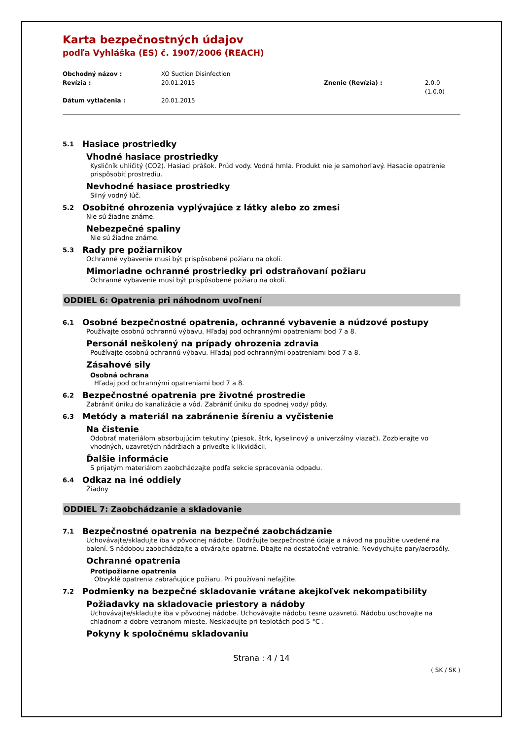Karta bezpečnostných údajov
podľa Vyhláška (ES) č. 1907/2006 (REACH)
Obchodný názov : XO Suction Disinfection Revízia : 20.01.2015 Znenie (Revízia) : 2.0.0 (1.0.0) Dátum vytlačenia : 20.01.2015
5.1 Hasiace prostriedky
Vhodné hasiace prostriedky
Kysličník uhličitý (CO2). Hasiaci prášok. Prúd vody. Vodná hmla. Produkt nie je samohorľavý. Hasacie opatrenie prispôsobiť prostrediu.
Nevhodné hasiace prostriedky
Silný vodný lúč.
5.2 Osobitné ohrozenia vyplývajúce z látky alebo zo zmesi
Nie sú žiadne známe.
Nebezpečné spaliny
Nie sú žiadne známe.
5.3 Rady pre požiarnikov
Ochranné vybavenie musí být prispôsobené požiaru na okolí.
Mimoriadne ochranné prostriedky pri odstraňovaní požiaru
Ochranné vybavenie musí být prispôsobené požiaru na okolí.
ODDIEL 6: Opatrenia pri náhodnom uvoľnení
6.1 Osobné bezpečnostné opatrenia, ochranné vybavenie a núdzové postupy
Používajte osobnú ochrannú výbavu. Hľadaj pod ochrannými opatreniami bod 7 a 8.
Personál neškolený na prípady ohrozenia zdravia
Používajte osobnú ochrannú výbavu. Hľadaj pod ochrannými opatreniami bod 7 a 8.
Zásahové sily
Osobná ochrana
Hľadaj pod ochrannými opatreniami bod 7 a 8.
6.2 Bezpečnostné opatrenia pre životné prostredie
Zabrániť úniku do kanalizácie a vôd. Zabrániť úniku do spodnej vody/ pôdy.
6.3 Metódy a materiál na zabránenie šíreniu a vyčistenie
Na čistenie
Odobrať materiálom absorbujúcim tekutiny (piesok, štrk, kyselinový a univerzálny viazač). Zozbierajte vo vhodných, uzavretých nádržiach a priveďte k likvidácii.
Ďalšie informácie
S prijatým materiálom zaobchádzajte podľa sekcie spracovania odpadu.
6.4 Odkaz na iné oddiely
Žiadny
ODDIEL 7: Zaobchádzanie a skladovanie
7.1 Bezpečnostné opatrenia na bezpečné zaobchádzanie
Uchovávajte/skladujte iba v pôvodnej nádobe. Dodržujte bezpečnostné údaje a návod na použitie uvedené na balení. S nádobou zaobchádzajte a otvárajte opatrne. Dbajte na dostatočné vetranie. Nevdychujte pary/aerosóly.
Ochranné opatrenia
Protipožiarne opatrenia
Obvyklé opatrenia zabraňujúce požiaru. Pri používaní nefajčite.
7.2 Podmienky na bezpečné skladovanie vrátane akejkoľvek nekompatibility
Požiadavky na skladovacie priestory a nádoby
Uchovávajte/skladujte iba v pôvodnej nádobe. Uchovávajte nádobu tesne uzavretú. Nádobu uschovajte na chladnom a dobre vetranom mieste. Neskladujte pri teplotách pod 5 °C .
Pokyny k spoločnému skladovaniu
Strana : 4 / 14
( SK / SK )